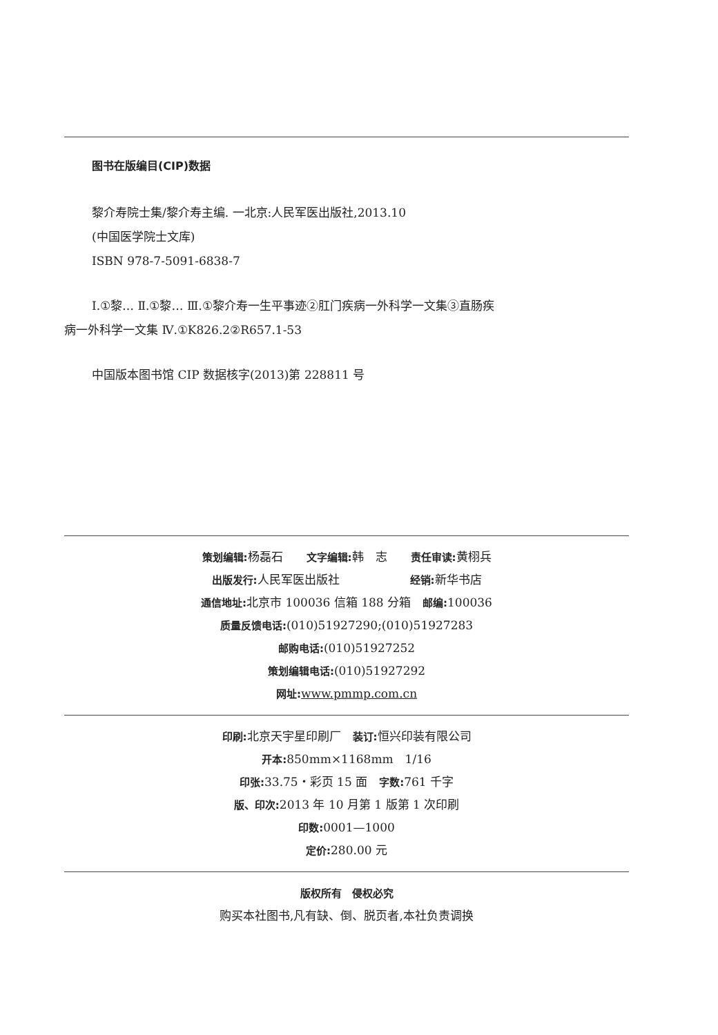图书在版编目(CIP)数据
黎介寿院士集/黎介寿主编. 一北京:人民军医出版社,2013.10
(中国医学院士文库)
ISBN 978-7-5091-6838-7
Ⅰ.①黎… Ⅱ.①黎… Ⅲ.①黎介寿一生平事迹②肛门疾病一外科学一文集③直肠疾
病一外科学一文集 Ⅳ.①K826.2②R657.1-53
中国版本图书馆 CIP 数据核字(2013)第 228811 号
策划编辑: 杨磊石　　文字编辑: 韩　志　　责任审读: 黄栩兵
出版发行: 人民军医出版社　　　　　　经销: 新华书店
通信地址: 北京市 100036 信箱 188 分箱　邮编: 100036
质量反馈电话:(010)51927290;(010)51927283
邮购电话:(010)51927252
策划编辑电话:(010)51927292
网址: www.pmmp.com.cn
印刷: 北京天宇星印刷厂　装订: 恒兴印装有限公司
开本: 850mm×1168mm　1/16
印张: 33.75・彩页 15 面　字数: 761 千字
版、印次: 2013 年 10 月第 1 版第 1 次印刷
印数: 0001—1000
定价: 280.00 元
版权所有　侵权必究
购买本社图书,凡有缺、倒、脱页者,本社负责调换